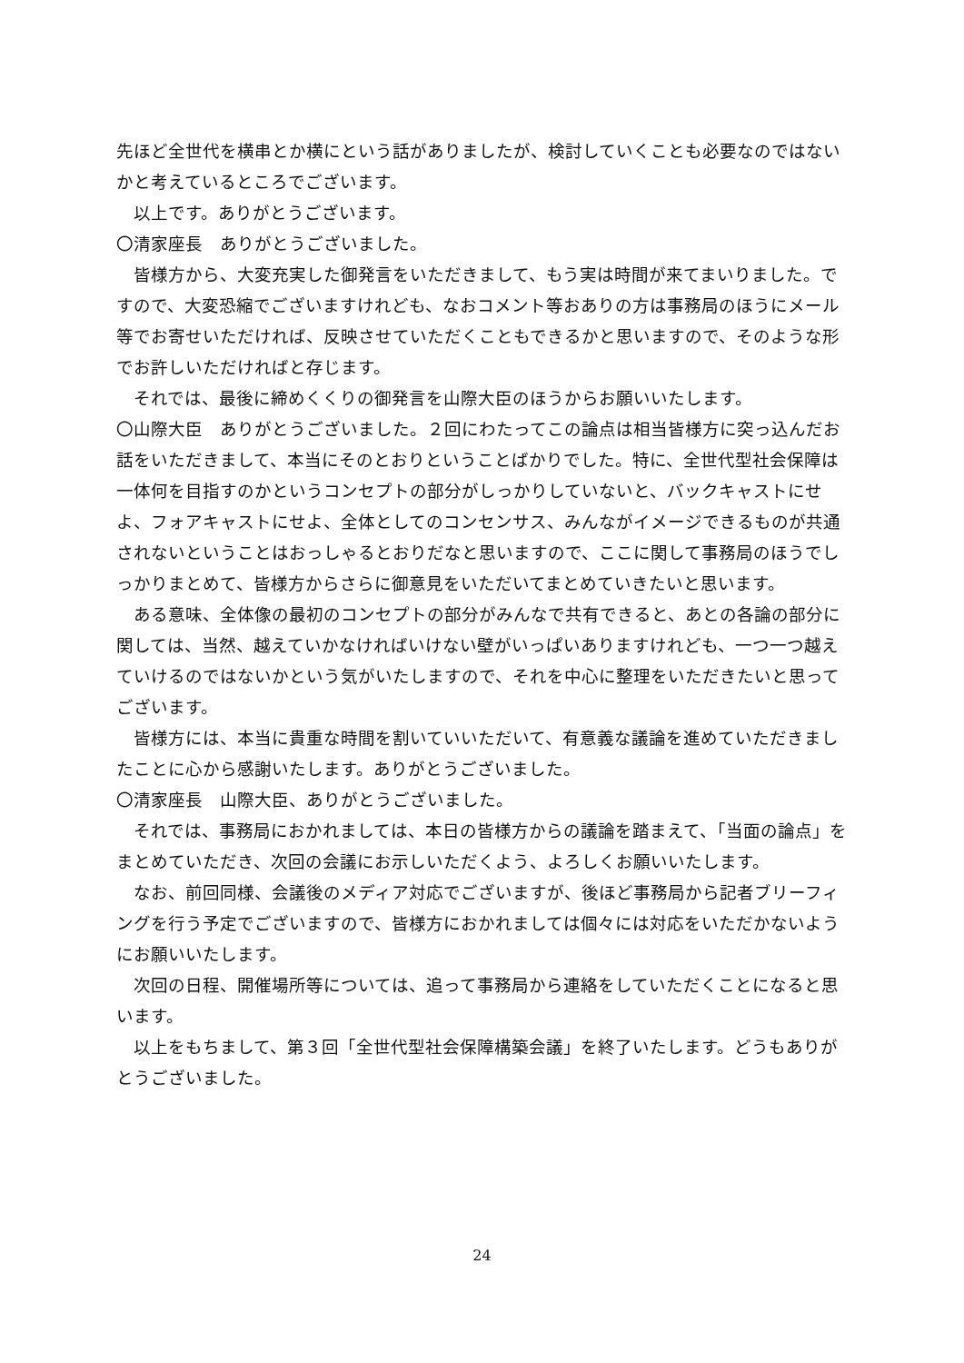先ほど全世代を横串とか横にという話がありましたが、検討していくことも必要なのではないかと考えているところでございます。
以上です。ありがとうございます。
〇清家座長　ありがとうございました。
皆様方から、大変充実した御発言をいただきまして、もう実は時間が来てまいりました。ですので、大変恐縮でございますけれども、なおコメント等おありの方は事務局のほうにメール等でお寄せいただければ、反映させていただくこともできるかと思いますので、そのような形でお許しいただければと存じます。
それでは、最後に締めくくりの御発言を山際大臣のほうからお願いいたします。
〇山際大臣　ありがとうございました。２回にわたってこの論点は相当皆様方に突っ込んだお話をいただきまして、本当にそのとおりということばかりでした。特に、全世代型社会保障は一体何を目指すのかというコンセプトの部分がしっかりしていないと、バックキャストにせよ、フォアキャストにせよ、全体としてのコンセンサス、みんながイメージできるものが共通されないということはおっしゃるとおりだなと思いますので、ここに関して事務局のほうでしっかりまとめて、皆様方からさらに御意見をいただいてまとめていきたいと思います。
ある意味、全体像の最初のコンセプトの部分がみんなで共有できると、あとの各論の部分に関しては、当然、越えていかなければいけない壁がいっぱいありますけれども、一つ一つ越えていけるのではないかという気がいたしますので、それを中心に整理をいただきたいと思ってございます。
皆様方には、本当に貴重な時間を割いていいただいて、有意義な議論を進めていただきましたことに心から感謝いたします。ありがとうございました。
〇清家座長　山際大臣、ありがとうございました。
それでは、事務局におかれましては、本日の皆様方からの議論を踏まえて、「当面の論点」をまとめていただき、次回の会議にお示しいただくよう、よろしくお願いいたします。
なお、前回同様、会議後のメディア対応でございますが、後ほど事務局から記者ブリーフィングを行う予定でございますので、皆様方におかれましては個々には対応をいただかないようにお願いいたします。
次回の日程、開催場所等については、追って事務局から連絡をしていただくことになると思います。
以上をもちまして、第３回「全世代型社会保障構築会議」を終了いたします。どうもありがとうございました。
24